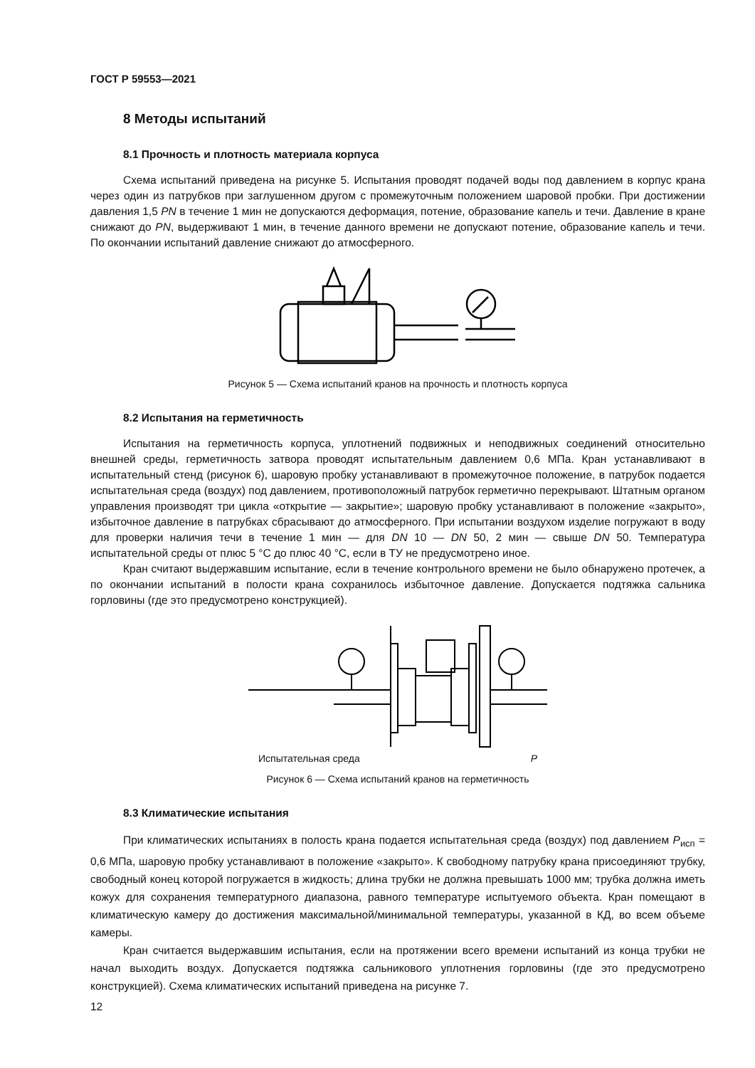ГОСТ Р 59553—2021
8 Методы испытаний
8.1 Прочность и плотность материала корпуса
Схема испытаний приведена на рисунке 5. Испытания проводят подачей воды под давлением в корпус крана через один из патрубков при заглушенном другом с промежуточным положением шаровой пробки. При достижении давления 1,5 PN в течение 1 мин не допускаются деформация, потение, образование капель и течи. Давление в кране снижают до PN, выдерживают 1 мин, в течение данного времени не допускают потение, образование капель и течи. По окончании испытаний давление снижают до атмосферного.
Рисунок 5 — Схема испытаний кранов на прочность и плотность корпуса
8.2 Испытания на герметичность
Испытания на герметичность корпуса, уплотнений подвижных и неподвижных соединений относительно внешней среды, герметичность затвора проводят испытательным давлением 0,6 МПа. Кран устанавливают в испытательный стенд (рисунок 6), шаровую пробку устанавливают в промежуточное положение, в патрубок подается испытательная среда (воздух) под давлением, противоположный патрубок герметично перекрывают. Штатным органом управления производят три цикла «открытие — закрытие»; шаровую пробку устанавливают в положение «закрыто», избыточное давление в патрубках сбрасывают до атмосферного. При испытании воздухом изделие погружают в воду для проверки наличия течи в течение 1 мин — для DN 10 — DN 50, 2 мин — свыше DN 50. Температура испытательной среды от плюс 5 °С до плюс 40 °С, если в ТУ не предусмотрено иное.
Кран считают выдержавшим испытание, если в течение контрольного времени не было обнаружено протечек, а по окончании испытаний в полости крана сохранилось избыточное давление. Допускается подтяжка сальника горловины (где это предусмотрено конструкцией).
Испытательная среда P
Рисунок 6 — Схема испытаний кранов на герметичность
8.3 Климатические испытания
При климатических испытаниях в полость крана подается испытательная среда (воздух) под давлением P<sub>исп</sub> = 0,6 МПа, шаровую пробку устанавливают в положение «закрыто». К свободному патрубку крана присоединяют трубку, свободный конец которой погружается в жидкость; длина трубки не должна превышать 1000 мм; трубка должна иметь кожух для сохранения температурного диапазона, равного температуре испытуемого объекта. Кран помещают в климатическую камеру до достижения максимальной/минимальной температуры, указанной в КД, во всем объеме камеры.
Кран считается выдержавшим испытания, если на протяжении всего времени испытаний из конца трубки не начал выходить воздух. Допускается подтяжка сальникового уплотнения горловины (где это предусмотрено конструкцией). Схема климатических испытаний приведена на рисунке 7.
12